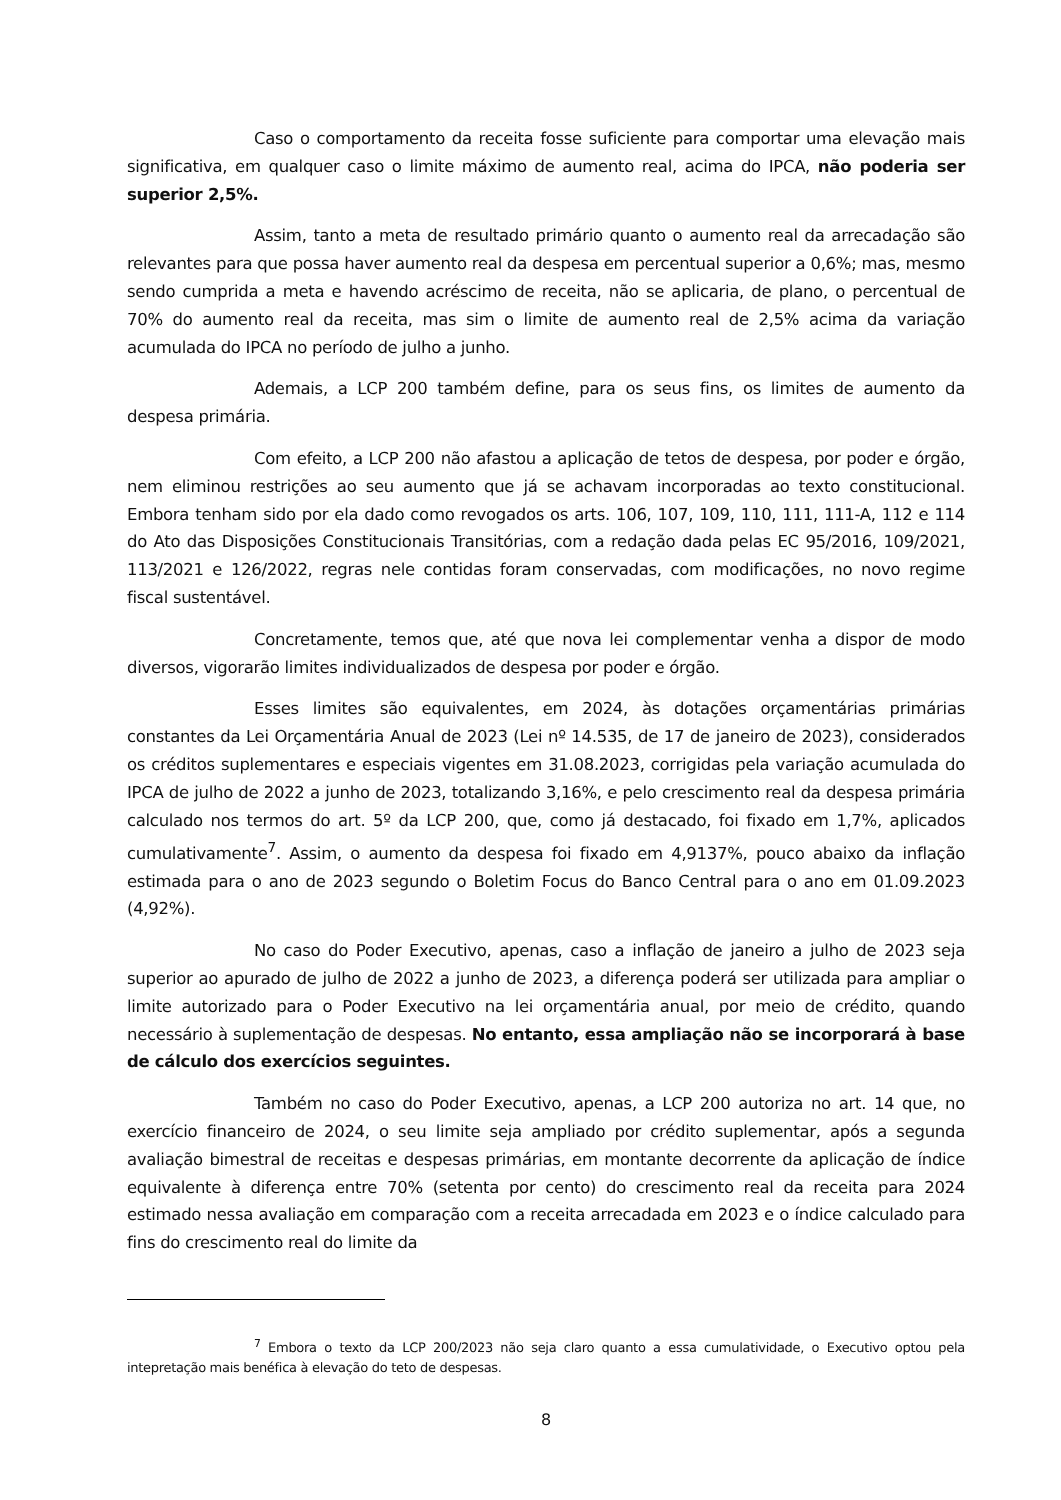Caso o comportamento da receita fosse suficiente para comportar uma elevação mais significativa, em qualquer caso o limite máximo de aumento real, acima do IPCA, não poderia ser superior 2,5%.
Assim, tanto a meta de resultado primário quanto o aumento real da arrecadação são relevantes para que possa haver aumento real da despesa em percentual superior a 0,6%; mas, mesmo sendo cumprida a meta e havendo acréscimo de receita, não se aplicaria, de plano, o percentual de 70% do aumento real da receita, mas sim o limite de aumento real de 2,5% acima da variação acumulada do IPCA no período de julho a junho.
Ademais, a LCP 200 também define, para os seus fins, os limites de aumento da despesa primária.
Com efeito, a LCP 200 não afastou a aplicação de tetos de despesa, por poder e órgão, nem eliminou restrições ao seu aumento que já se achavam incorporadas ao texto constitucional. Embora tenham sido por ela dado como revogados os arts. 106, 107, 109, 110, 111, 111-A, 112 e 114 do Ato das Disposições Constitucionais Transitórias, com a redação dada pelas EC 95/2016, 109/2021, 113/2021 e 126/2022, regras nele contidas foram conservadas, com modificações, no novo regime fiscal sustentável.
Concretamente, temos que, até que nova lei complementar venha a dispor de modo diversos, vigorarão limites individualizados de despesa por poder e órgão.
Esses limites são equivalentes, em 2024, às dotações orçamentárias primárias constantes da Lei Orçamentária Anual de 2023 (Lei nº 14.535, de 17 de janeiro de 2023), considerados os créditos suplementares e especiais vigentes em 31.08.2023, corrigidas pela variação acumulada do IPCA de julho de 2022 a junho de 2023, totalizando 3,16%, e pelo crescimento real da despesa primária calculado nos termos do art. 5º da LCP 200, que, como já destacado, foi fixado em 1,7%, aplicados cumulativamente<sup>7</sup>. Assim, o aumento da despesa foi fixado em 4,9137%, pouco abaixo da inflação estimada para o ano de 2023 segundo o Boletim Focus do Banco Central para o ano em 01.09.2023 (4,92%).
No caso do Poder Executivo, apenas, caso a inflação de janeiro a julho de 2023 seja superior ao apurado de julho de 2022 a junho de 2023, a diferença poderá ser utilizada para ampliar o limite autorizado para o Poder Executivo na lei orçamentária anual, por meio de crédito, quando necessário à suplementação de despesas. No entanto, essa ampliação não se incorporará à base de cálculo dos exercícios seguintes.
Também no caso do Poder Executivo, apenas, a LCP 200 autoriza no art. 14 que, no exercício financeiro de 2024, o seu limite seja ampliado por crédito suplementar, após a segunda avaliação bimestral de receitas e despesas primárias, em montante decorrente da aplicação de índice equivalente à diferença entre 70% (setenta por cento) do crescimento real da receita para 2024 estimado nessa avaliação em comparação com a receita arrecadada em 2023 e o índice calculado para fins do crescimento real do limite da
<sup>7</sup> Embora o texto da LCP 200/2023 não seja claro quanto a essa cumulatividade, o Executivo optou pela intepretação mais benéfica à elevação do teto de despesas.
8